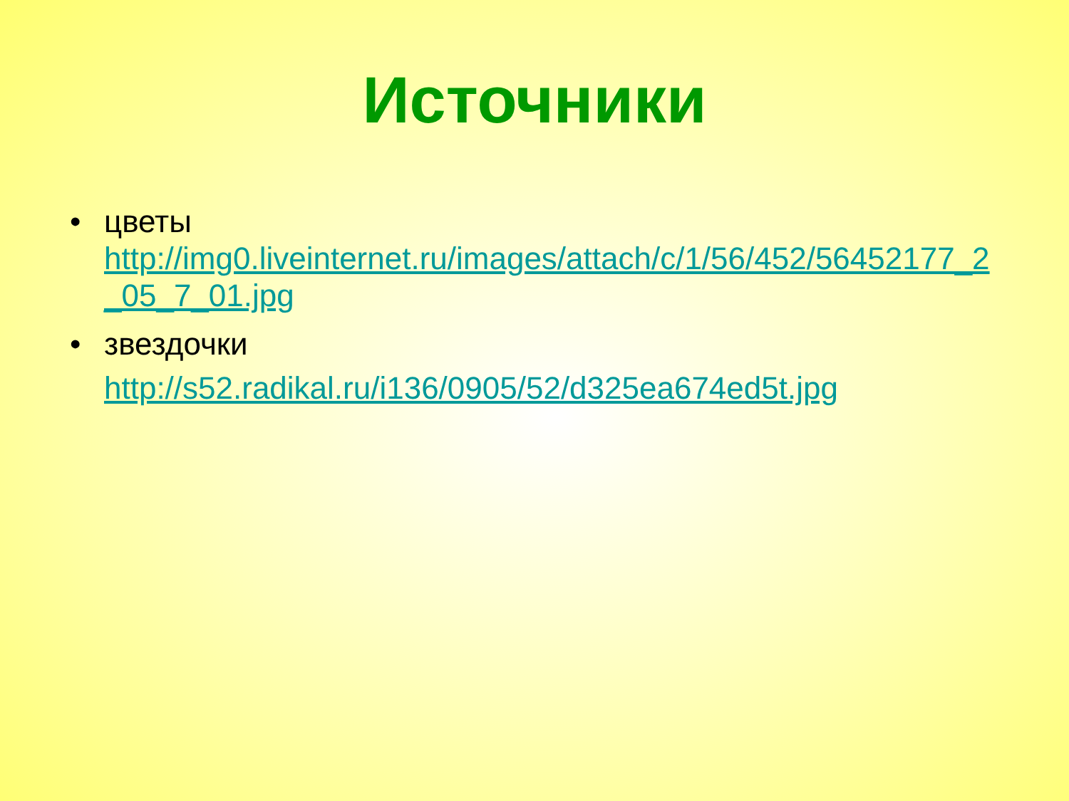Источники
• цветы
http://img0.liveinternet.ru/images/attach/c/1/56/452/56452177_2_05_7_01.jpg
• звездочки
http://s52.radikal.ru/i136/0905/52/d325ea674ed5t.jpg